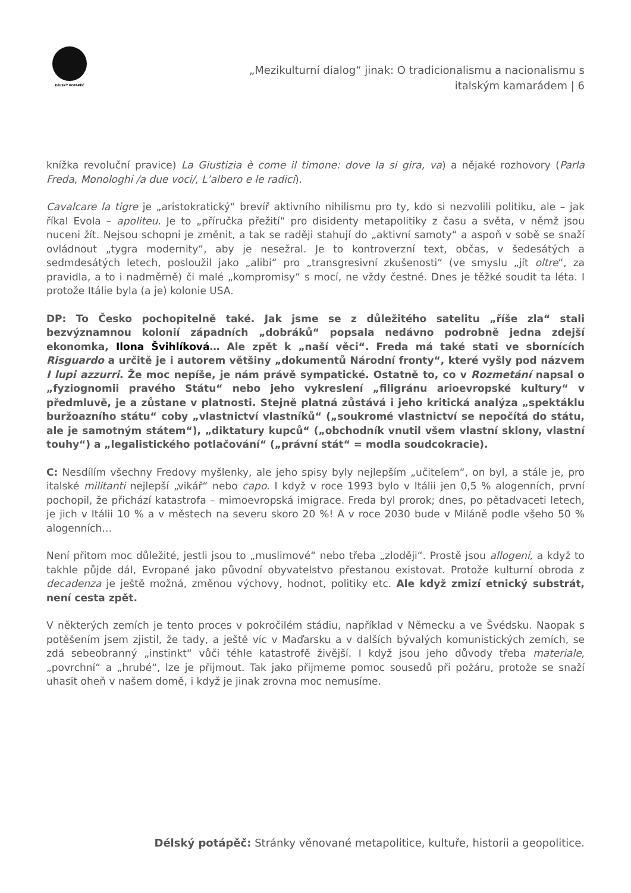DÉLSKÝ POTÁPĚČ
„Mezikulturní dialog“ jinak: O tradicionalismu a nacionalismu s italským kamarádem | 6
knížka revoluční pravice) La Giustizia è come il timone: dove la si gira, va) a nějaké rozhovory (Parla Freda, Monologhi /a due voci/, L’albero e le radici).
Cavalcare la tigre je „aristokratický“ brevíř aktivního nihilismu pro ty, kdo si nezvolili politiku, ale – jak říkal Evola – apoliteu. Je to „příručka přežití“ pro disidenty metapolitiky z času a světa, v němž jsou nuceni žít. Nejsou schopni je změnit, a tak se raději stahují do „aktivní samoty“ a aspoň v sobě se snaží ovládnout „tygra modernity“, aby je nesežral. Je to kontroverzní text, občas, v šedesátých a sedmdesátých letech, posloužil jako „alibi“ pro „transgresivní zkušenosti“ (ve smyslu „jít oltre“, za pravidla, a to i nadměrně) či malé „kompromisy“ s mocí, ne vždy čestné. Dnes je těžké soudit ta léta. I protože Itálie byla (a je) kolonie USA.
DP: To Česko pochopitelně také. Jak jsme se z důležitého satelitu „říše zla“ stali bezvýznamnou kolonií západních „dobráků“ popsala nedávno podrobně jedna zdejší ekonomka, Ilona Švihlíková… Ale zpět k „naší věci“. Freda má také stati ve sbornících Risguardo a určitě je i autorem většiny „dokumentů Národní fronty“, které vyšly pod názvem I lupi azzurri. Že moc nepíše, je nám právě sympatické. Ostatně to, co v Rozmetání napsal o „fyziognomii pravého Státu“ nebo jeho vykreslení „filigránu arioevropské kultury“ v předmluvě, je a zůstane v platnosti. Stejně platná zůstává i jeho kritická analýza „spektáklu buržoazního státu“ coby „vlastnictví vlastníků“ („soukromé vlastnictví se nepočítá do státu, ale je samotným státem“), „diktatury kupců“ („obchodník vnutil všem vlastní sklony, vlastní touhy“) a „legalistického potlačování“ („právní stát“ = modla soudcokracie).
C: Nesdílím všechny Fredovy myšlenky, ale jeho spisy byly nejlepším „učitelem“, on byl, a stále je, pro italské militanti nejlepší „vikář“ nebo capo. I když v roce 1993 bylo v Itálii jen 0,5 % alogenních, první pochopil, že přichází katastrofa – mimoevropská imigrace. Freda byl prorok; dnes, po pětadvaceti letech, je jich v Itálii 10 % a v městech na severu skoro 20 %! A v roce 2030 bude v Miláně podle všeho 50 % alogenních…
Není přitom moc důležité, jestli jsou to „muslimové“ nebo třeba „zloději“. Prostě jsou allogeni, a když to takhle půjde dál, Evropané jako původní obyvatelstvo přestanou existovat. Protože kulturní obroda z decadenza je ještě možná, změnou výchovy, hodnot, politiky etc. Ale když zmizí etnický substrát, není cesta zpět.
V některých zemích je tento proces v pokročilém stádiu, například v Německu a ve Švédsku. Naopak s potěšením jsem zjistil, že tady, a ještě víc v Maďarsku a v dalších bývalých komunistických zemích, se zdá sebeobranný „instinkt“ vůči téhle katastrofě živější. I když jsou jeho důvody třeba materiale, „povrchní“ a „hrubé“, lze je přijmout. Tak jako přijmeme pomoc sousedů při požáru, protože se snaží uhasit oheň v našem domě, i když je jinak zrovna moc nemusíme.
Délský potápěč: Stránky věnované metapolitice, kultuře, historii a geopolitice.